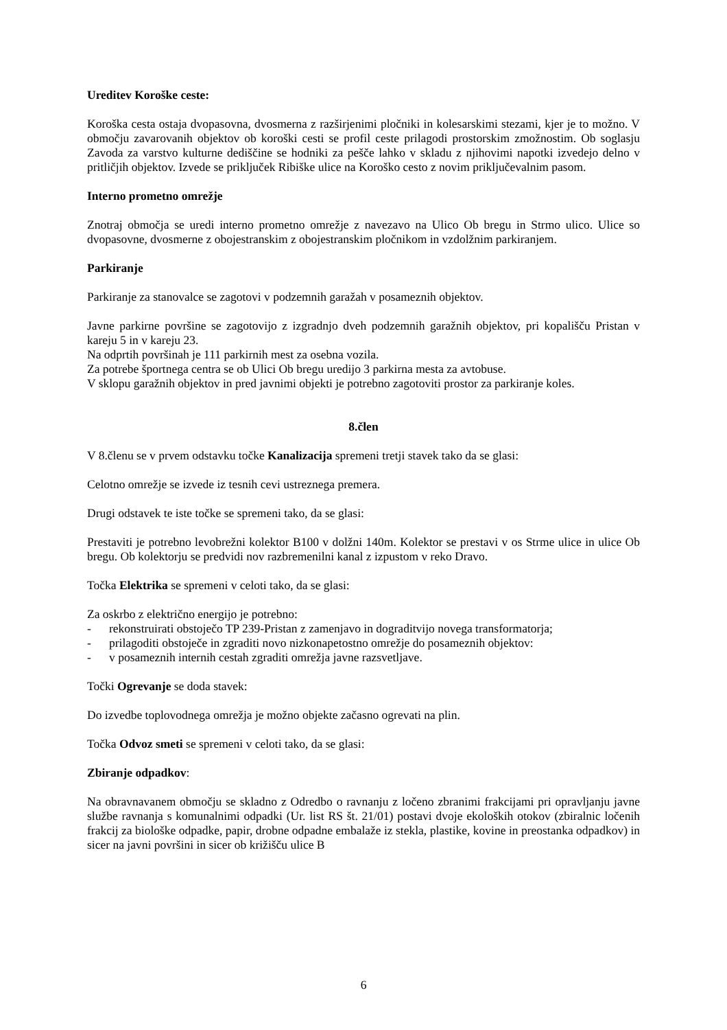Ureditev Koroške ceste:
Koroška cesta ostaja dvopasovna, dvosmerna z razširjenimi pločniki in kolesarskimi stezami, kjer je to možno. V območju zavarovanih objektov ob koroški cesti se profil ceste prilagodi prostorskim zmožnostim. Ob soglasju Zavoda za varstvo kulturne dediščine se hodniki za pešče lahko v skladu z njihovimi napotki izvedejo delno v pritličjih objektov. Izvede se priključek Ribiške ulice na Koroško cesto z novim priključevalnim pasom.
Interno prometno omrežje
Znotraj območja se uredi interno prometno omrežje z navezavo na Ulico Ob bregu in Strmo ulico. Ulice so dvopasovne, dvosmerne z obojestranskim z obojestranskim pločnikom in vzdolžnim parkiranjem.
Parkiranje
Parkiranje za stanovalce se zagotovi v podzemnih garažah v posameznih objektov.
Javne parkirne površine se zagotovijo z izgradnjo dveh podzemnih garažnih objektov, pri kopališču Pristan v kareju 5 in v kareju 23.
Na odprtih površinah je 111 parkirnih mest za osebna vozila.
Za potrebe športnega centra se ob Ulici Ob bregu uredijo 3 parkirna mesta za avtobuse.
V sklopu garažnih objektov in pred javnimi objekti je potrebno zagotoviti prostor za parkiranje koles.
8.člen
V 8.členu se v prvem odstavku točke Kanalizacija spremeni tretji stavek tako da se glasi:
Celotno omrežje se izvede iz tesnih cevi ustreznega premera.
Drugi odstavek te iste točke se spremeni tako, da se glasi:
Prestaviti je potrebno levobrežni kolektor B100 v dolžni 140m. Kolektor se prestavi v os Strme ulice in ulice Ob bregu. Ob kolektorju se predvidi nov razbremenilni kanal z izpustom v reko Dravo.
Točka Elektrika se spremeni v celoti tako, da se glasi:
Za oskrbo z električno energijo je potrebno:
- rekonstruirati obstoječo TP 239-Pristan z zamenjavo in dograditvijo novega transformatorja;
- prilagoditi obstoječe in zgraditi novo nizkonapetostno omrežje do posameznih objektov:
- v posameznih internih cestah zgraditi omrežja javne razsvetljave.
Točki Ogrevanje se doda stavek:
Do izvedbe toplovodnega omrežja je možno objekte začasno ogrevati na plin.
Točka Odvoz smeti se spremeni v celoti tako, da se glasi:
Zbiranje odpadkov:
Na obravnavanem območju se skladno z Odredbo o ravnanju z ločeno zbranimi frakcijami pri opravljanju javne službe ravnanja s komunalnimi odpadki (Ur. list RS št. 21/01) postavi dvoje ekoloških otokov (zbiralnic ločenih frakcij za biološke odpadke, papir, drobne odpadne embalaže iz stekla, plastike, kovine in preostanka odpadkov) in sicer na javni površini in sicer ob križišču ulice B
6